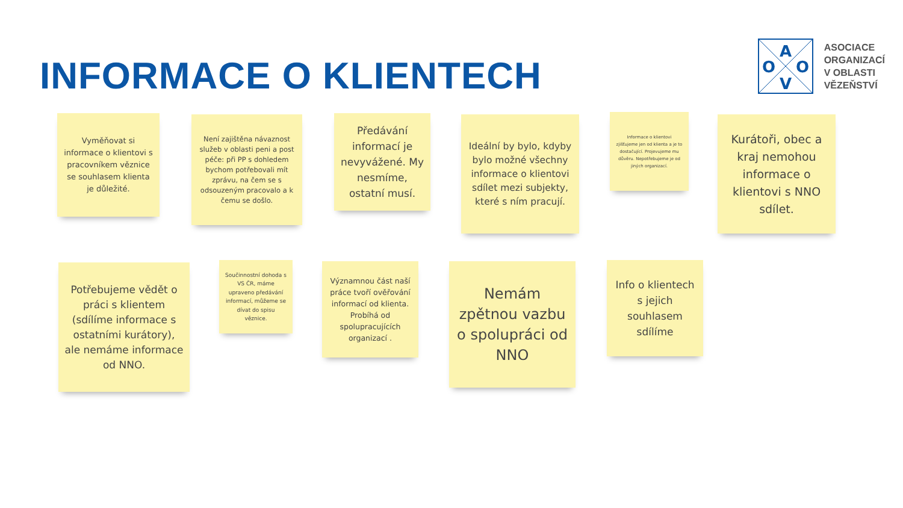INFORMACE O KLIENTECH
A
O
O
V
ASOCIACE
ORGANIZACÍ
V OBLASTI
VĚZEŇSTVÍ
Vyměňovat si informace o klientovi s pracovníkem věznice se souhlasem klienta je důležité.
Není zajištěna návaznost služeb v oblasti peni a post péče: při PP s dohledem bychom potřebovali mít zprávu, na čem se s odsouzeným pracovalo a k čemu se došlo.
Předávání informací je nevyvážené. My nesmíme, ostatní musí.
Ideální by bylo, kdyby bylo možné všechny informace o klientovi sdílet mezi subjekty, které s ním pracují.
Informace o klientovi zjišťujeme jen od klienta a je to dostačující. Projevujeme mu důvěru. Nepotřebujeme je od jiných organizací.
Kurátoři, obec a kraj nemohou informace o klientovi s NNO sdílet.
Potřebujeme vědět o práci s klientem (sdílíme informace s ostatními kurátory), ale nemáme informace od NNO.
Součinnostní dohoda s VS ČR, máme upraveno předávání informací, můžeme se dívat do spisu věznice.
Významnou část naší práce tvoří ověřování informací od klienta. Probíhá od spolupracujících organizací .
Nemám zpětnou vazbu o spolupráci od NNO
Info o klientech s jejich souhlasem sdílíme